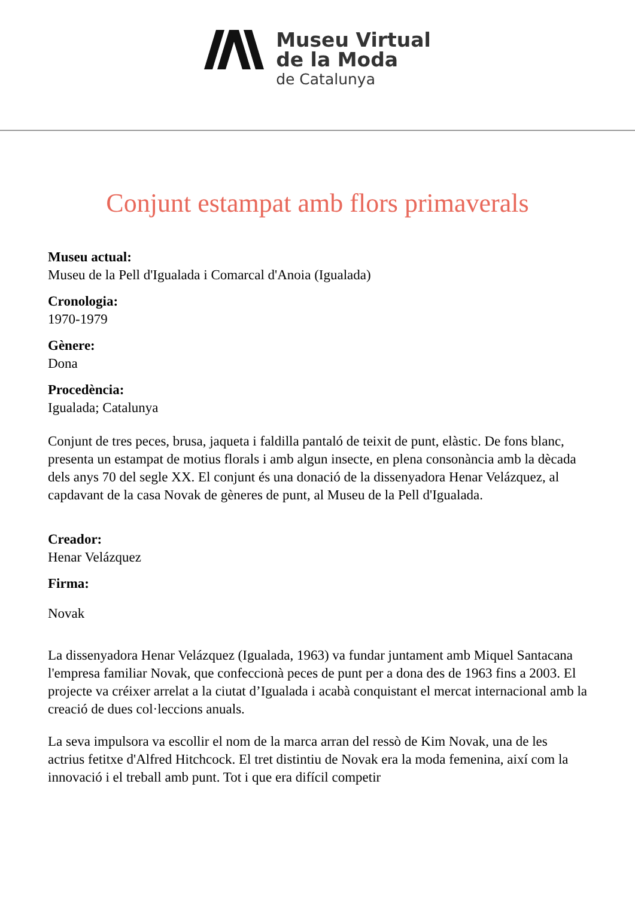Museu Virtual
de la Moda
de Catalunya
Conjunt estampat amb flors primaverals
Museu actual:
Museu de la Pell d'Igualada i Comarcal d'Anoia (Igualada)
Cronologia:
1970-1979
Gènere:
Dona
Procedència:
Igualada; Catalunya
Conjunt de tres peces, brusa, jaqueta i faldilla pantaló de teixit de punt, elàstic. De fons blanc, presenta un estampat de motius florals i amb algun insecte, en plena consonància amb la dècada dels anys 70 del segle XX. El conjunt és una donació de la dissenyadora Henar Velázquez, al capdavant de la casa Novak de gèneres de punt, al Museu de la Pell d'Igualada.
Creador:
Henar Velázquez
Firma:
Novak
La dissenyadora Henar Velázquez (Igualada, 1963) va fundar juntament amb Miquel Santacana l'empresa familiar Novak, que confeccionà peces de punt per a dona des de 1963 fins a 2003. El projecte va créixer arrelat a la ciutat d’Igualada i acabà conquistant el mercat internacional amb la creació de dues col·leccions anuals.
La seva impulsora va escollir el nom de la marca arran del ressò de Kim Novak, una de les actrius fetitxe d'Alfred Hitchcock. El tret distintiu de Novak era la moda femenina, així com la innovació i el treball amb punt. Tot i que era difícil competir